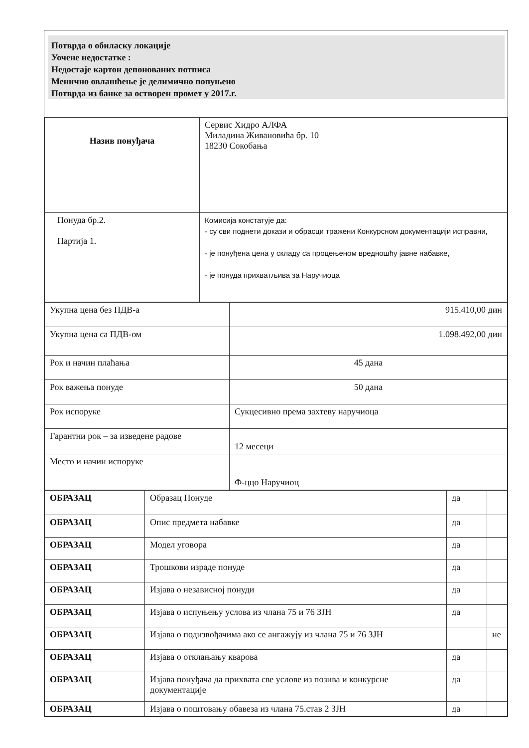Потврда о обиласку локације
Уочене недостатке :
Недостаје картон депонованих потписа
Менично овлашћење је делимично попуњено
Потврда из банке за остворен промет у 2017.г.
| Назив понуђача | Сервис Хидро АЛФА Миладина Живановића бр. 10 18230 Сокобања |
| Понуда бр.2. Партија 1. | Комисија констатује да: - су сви поднети докази и обрасци тражени Конкурсном документацији исправни, - је понуђена цена у складу са процењеном вредношћу јавне набавке, - је понуда прихватљива за Наручиоца |
| Укупна цена без ПДВ-а | 915.410,00 дин |
| Укупна цена са ПДВ-ом | 1.098.492,00 дин |
| Рок и начин плаћања | 45 дана |
| Рок важења понуде | 50 дана |
| Рок испоруке | Сукцесивно према захтеву наручиоца |
| Гарантни рок – за изведене радове | 12 месеци |
| Место и начин испоруке | Ф-ццо Наручиоц |
| ОБРАЗАЦ | Образац Понуде | да | |
| ОБРАЗАЦ | Опис предмета набавке | да | |
| ОБРАЗАЦ | Модел уговора | да | |
| ОБРАЗАЦ | Трошкови израде понуде | да | |
| ОБРАЗАЦ | Изјава о независној понуди | да | |
| ОБРАЗАЦ | Изјава о испуњењу услова из члана 75 и 76 ЗЈН | да | |
| ОБРАЗАЦ | Изјава о подизвођачима ако се ангажују из члана 75 и 76 ЗЈН | | не |
| ОБРАЗАЦ | Изјава о отклањању кварова | да | |
| ОБРАЗАЦ | Изјава понуђача да прихвата све услове из позива и конкурсне документације | да | |
| ОБРАЗАЦ | Изјава о поштовању обавеза из члана 75.став 2 ЗЈН | да | |